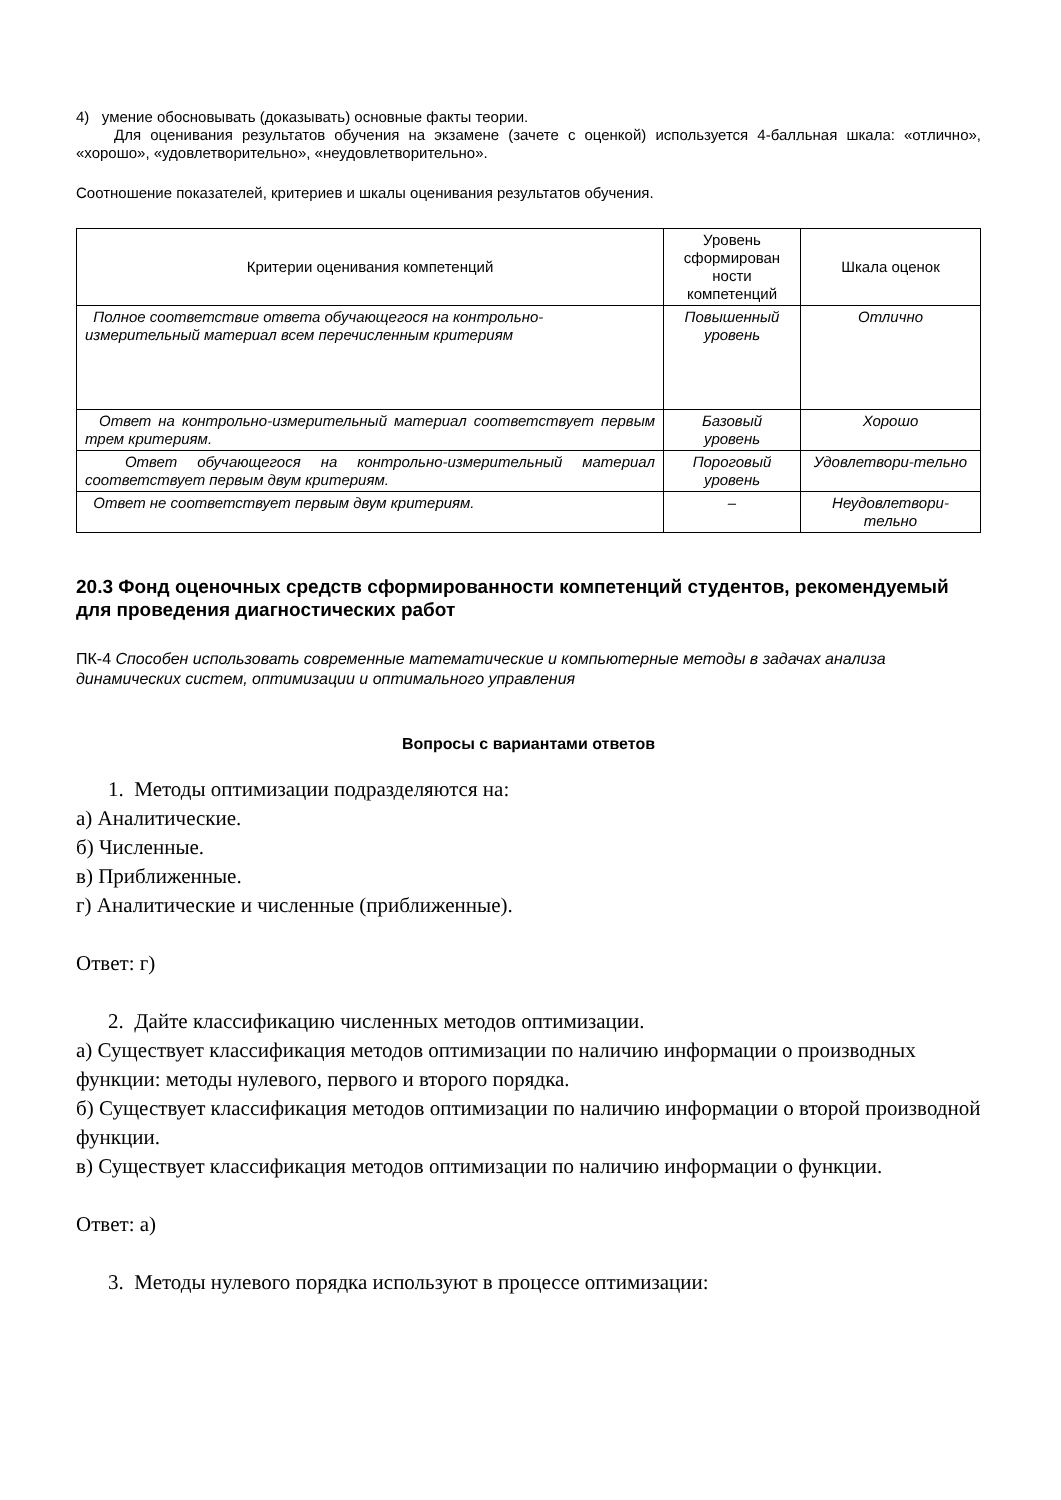4) умение обосновывать (доказывать) основные факты теории.
Для оценивания результатов обучения на экзамене (зачете с оценкой) используется 4-балльная шкала: «отлично», «хорошо», «удовлетворительно», «неудовлетворительно».
Соотношение показателей, критериев и шкалы оценивания результатов обучения.
| Критерии оценивания компетенций | Уровень сформирован ности компетенций | Шкала оценок |
| --- | --- | --- |
| Полное соответствие ответа обучающегося на контрольно-измерительный материал всем перечисленным критериям | Повышенный уровень | Отлично |
| Ответ на контрольно-измерительный материал соответствует первым трем критериям. | Базовый уровень | Хорошо |
| Ответ обучающегося на контрольно-измерительный материал соответствует первым двум критериям. | Пороговый уровень | Удовлетвори-тельно |
| Ответ не соответствует первым двум критериям. | – | Неудовлетвори-тельно |
20.3 Фонд оценочных средств сформированности компетенций студентов, рекомендуемый для проведения диагностических работ
ПК-4 Способен использовать современные математические и компьютерные методы в задачах анализа динамических систем, оптимизации и оптимального управления
Вопросы с вариантами ответов
1. Методы оптимизации подразделяются на:
а) Аналитические.
б) Численные.
в) Приближенные.
г) Аналитические и численные (приближенные).
Ответ: г)
2. Дайте классификацию численных методов оптимизации.
а) Существует классификация методов оптимизации по наличию информации о производных функции: методы нулевого, первого и второго порядка.
б) Существует классификация методов оптимизации по наличию информации о второй производной функции.
в) Существует классификация методов оптимизации по наличию информации о функции.
Ответ: а)
3. Методы нулевого порядка используют в процессе оптимизации: